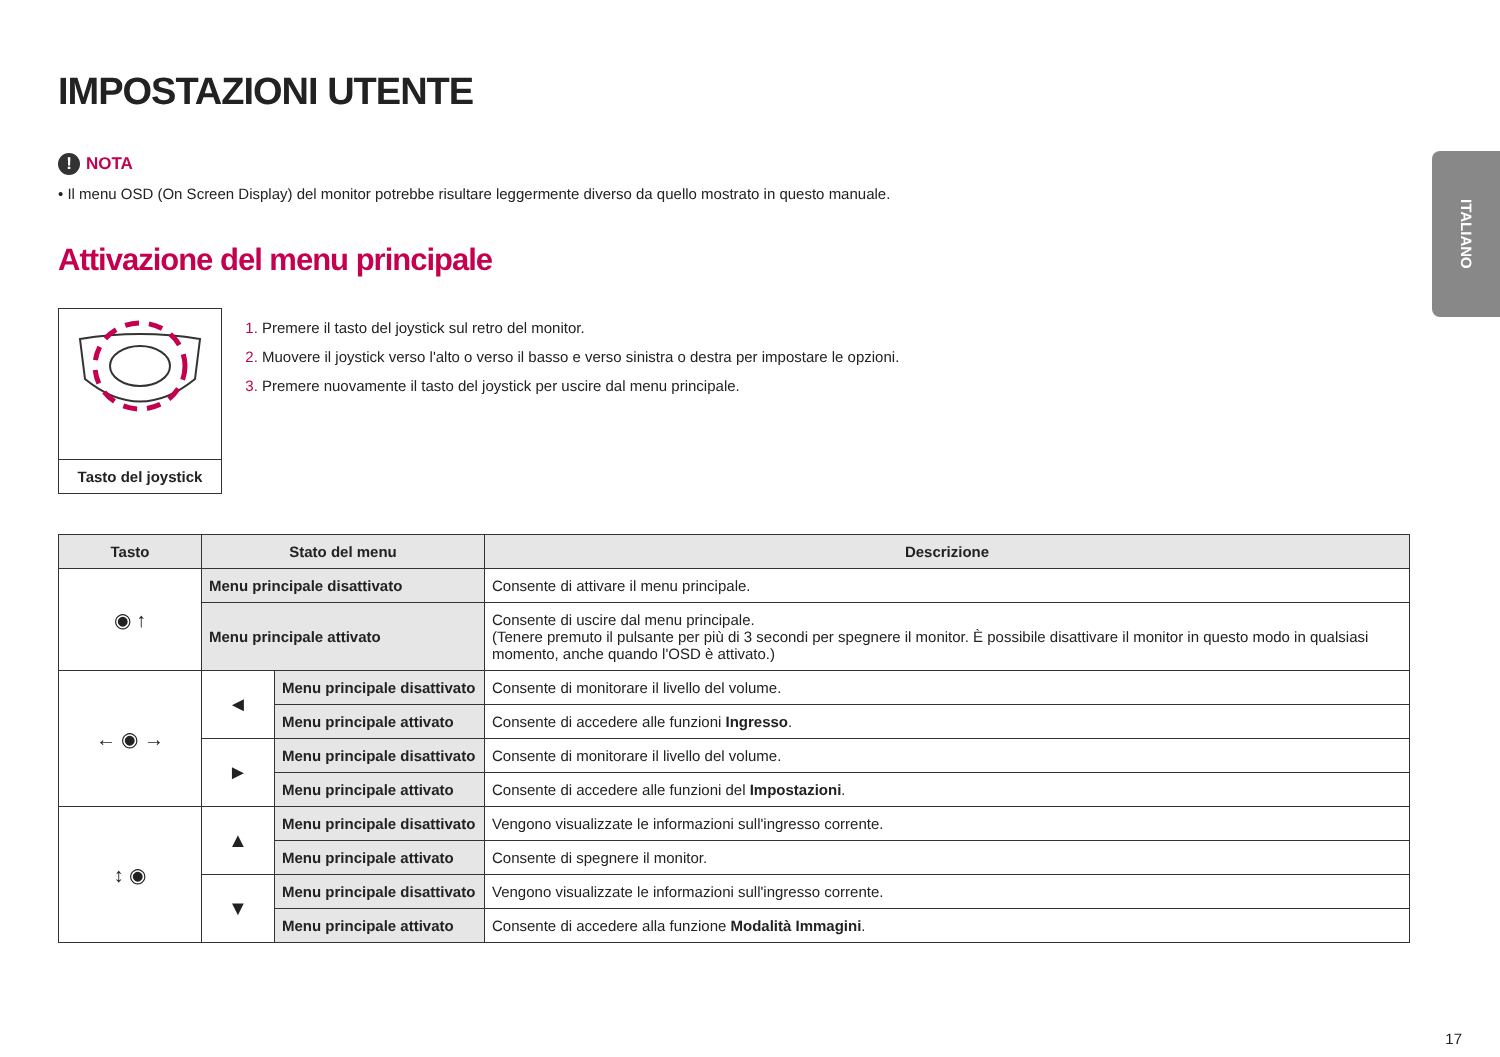ITALIANO
IMPOSTAZIONI UTENTE
! NOTA
• Il menu OSD (On Screen Display) del monitor potrebbe risultare leggermente diverso da quello mostrato in questo manuale.
Attivazione del menu principale
Tasto del joystick
Premere il tasto del joystick sul retro del monitor.
Muovere il joystick verso l'alto o verso il basso e verso sinistra o destra per impostare le opzioni.
Premere nuovamente il tasto del joystick per uscire dal menu principale.
| Tasto | Stato del menu | | Descrizione |
| --- | --- | --- | --- |
| ◉ ↑ | Menu principale disattivato | | Consente di attivare il menu principale. |
| | Menu principale attivato | | Consente di uscire dal menu principale. (Tenere premuto il pulsante per più di 3 secondi per spegnere il monitor. È possibile disattivare il monitor in questo modo in qualsiasi momento, anche quando l'OSD è attivato.) |
| ← ◉ → | ◄ | Menu principale disattivato | Consente di monitorare il livello del volume. |
| | | Menu principale attivato | Consente di accedere alle funzioni Ingresso . |
| | ► | Menu principale disattivato | Consente di monitorare il livello del volume. |
| | | Menu principale attivato | Consente di accedere alle funzioni del Impostazioni . |
| ↕ ◉ | ▲ | Menu principale disattivato | Vengono visualizzate le informazioni sull'ingresso corrente. |
| | | Menu principale attivato | Consente di spegnere il monitor. |
| | ▼ | Menu principale disattivato | Vengono visualizzate le informazioni sull'ingresso corrente. |
| | | Menu principale attivato | Consente di accedere alla funzione Modalità Immagini . |
17